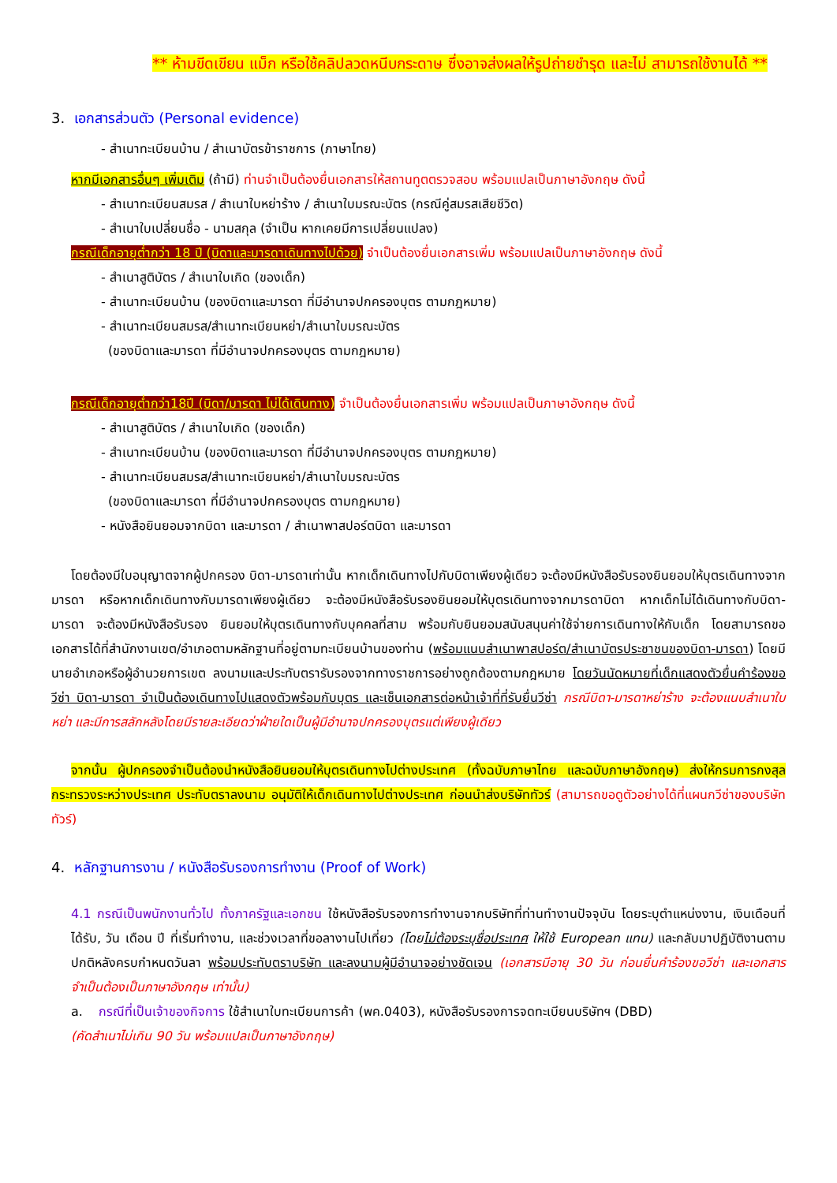** ห้ามขีดเขียน แม็ก หรือใช้คลิปลวดหนีบกระดาษ ซึ่งอาจส่งผลให้รูปถ่ายชำรุด และไม่ สามารถใช้งานได้ **
3. เอกสารส่วนตัว (Personal evidence)
- สำเนาทะเบียนบ้าน / สำเนาบัตรข้าราชการ (ภาษาไทย)
หากมีเอกสารอื่นๆ เพิ่มเติม (ถ้ามี) ท่านจำเป็นต้องยื่นเอกสารให้สถานทูตตรวจสอบ พร้อมแปลเป็นภาษาอังกฤษ ดังนี้
- สำเนาทะเบียนสมรส / สำเนาใบหย่าร้าง / สำเนาใบมรณะบัตร (กรณีคู่สมรสเสียชีวิต)
- สำเนาใบเปลี่ยนชื่อ - นามสกุล (จำเป็น หากเคยมีการเปลี่ยนแปลง)
กรณีเด็กอายุต่ำกว่า 18 ปี (บิดาและมารดาเดินทางไปด้วย) จำเป็นต้องยื่นเอกสารเพิ่ม พร้อมแปลเป็นภาษาอังกฤษ ดังนี้
- สำเนาสูติบัตร / สำเนาใบเกิด (ของเด็ก)
- สำเนาทะเบียนบ้าน (ของบิดาและมารดา ที่มีอำนาจปกครองบุตร ตามกฎหมาย)
- สำเนาทะเบียนสมรส/สำเนาทะเบียนหย่า/สำเนาใบมรณะบัตร
(ของบิดาและมารดา ที่มีอำนาจปกครองบุตร ตามกฎหมาย)
กรณีเด็กอายุต่ำกว่า18ปี (บิดา/มารดา ไม่ได้เดินทาง) จำเป็นต้องยื่นเอกสารเพิ่ม พร้อมแปลเป็นภาษาอังกฤษ ดังนี้
- สำเนาสูติบัตร / สำเนาใบเกิด (ของเด็ก)
- สำเนาทะเบียนบ้าน (ของบิดาและมารดา ที่มีอำนาจปกครองบุตร ตามกฎหมาย)
- สำเนาทะเบียนสมรส/สำเนาทะเบียนหย่า/สำเนาใบมรณะบัตร
(ของบิดาและมารดา ที่มีอำนาจปกครองบุตร ตามกฎหมาย)
- หนังสือยินยอมจากบิดา และมารดา / สำเนาพาสปอร์ตบิดา และมารดา
โดยต้องมีใบอนุญาตจากผู้ปกครอง บิดา-มารดาเท่านั้น หากเด็กเดินทางไปกับบิดาเพียงผู้เดียว จะต้องมีหนังสือรับรองยินยอมให้บุตรเดินทางจากมารดา หรือหากเด็กเดินทางกับมารดาเพียงผู้เดียว จะต้องมีหนังสือรับรองยินยอมให้บุตรเดินทางจากมารดาบิดา หากเด็กไม่ได้เดินทางกับบิดา-มารดา จะต้องมีหนังสือรับรอง ยินยอมให้บุตรเดินทางกับบุคคลที่สาม พร้อมกับยินยอมสนับสนุนค่าใช้จ่ายการเดินทางให้กับเด็ก โดยสามารถขอเอกสารได้ที่สำนักงานเขต/อำเภอตามหลักฐานที่อยู่ตามทะเบียนบ้านของท่าน (พร้อมแนบสำเนาพาสปอร์ต/สำเนาบัตรประชาชนของบิดา-มารดา) โดยมีนายอำเภอหรือผู้อำนวยการเขต ลงนามและประทับตรารับรองจากทางราชการอย่างถูกต้องตามกฎหมาย โดยวันนัดหมายที่เด็กแสดงตัวยื่นคำร้องขอวีซ่า บิดา-มารดา จำเป็นต้องเดินทางไปแสดงตัวพร้อมกับบุตร และเซ็นเอกสารต่อหน้าเจ้าที่ที่รับยื่นวีซ่า กรณีบิดา-มารดาหย่าร้าง จะต้องแนบสำเนาใบหย่า และมีการสลักหลังโดยมีรายละเอียดว่าฝ่ายใดเป็นผู้มีอำนาจปกครองบุตรแต่เพียงผู้เดียว
จากนั้น ผู้ปกครองจำเป็นต้องนำหนังสือยินยอมให้บุตรเดินทางไปต่างประเทศ (ทั้งฉบับภาษาไทย และฉบับภาษาอังกฤษ) ส่งให้กรมการกงสุล กระทรวงระหว่างประเทศ ประทับตราลงนาม อนุมัติให้เด็กเดินทางไปต่างประเทศ ก่อนนำส่งบริษัททัวร์ (สามารถขอดูตัวอย่างได้ที่แผนกวีซ่าของบริษัททัวร์)
4. หลักฐานการงาน / หนังสือรับรองการทำงาน (Proof of Work)
4.1 กรณีเป็นพนักงานทั่วไป ทั้งภาครัฐและเอกชน ใช้หนังสือรับรองการทำงานจากบริษัทที่ท่านทำงานปัจจุบัน โดยระบุตำแหน่งงาน, เงินเดือนที่ได้รับ, วัน เดือน ปี ที่เริ่มทำงาน, และช่วงเวลาที่ขอลางานไปเที่ยว (โดยไม่ต้องระบุชื่อประเทศ ให้ใช้ European แทน) และกลับมาปฏิบัติงานตามปกติหลังครบกำหนดวันลา พร้อมประทับตราบริษัท และลงนามผู้มีอำนาจอย่างชัดเจน (เอกสารมีอายุ 30 วัน ก่อนยื่นคำร้องขอวีซ่า และเอกสาร จำเป็นต้องเป็นภาษาอังกฤษ เท่านั้น)
a. กรณีที่เป็นเจ้าของกิจการ ใช้สำเนาใบทะเบียนการค้า (พค.0403), หนังสือรับรองการจดทะเบียนบริษัทฯ (DBD)
(คัดสำเนาไม่เกิน 90 วัน พร้อมแปลเป็นภาษาอังกฤษ)